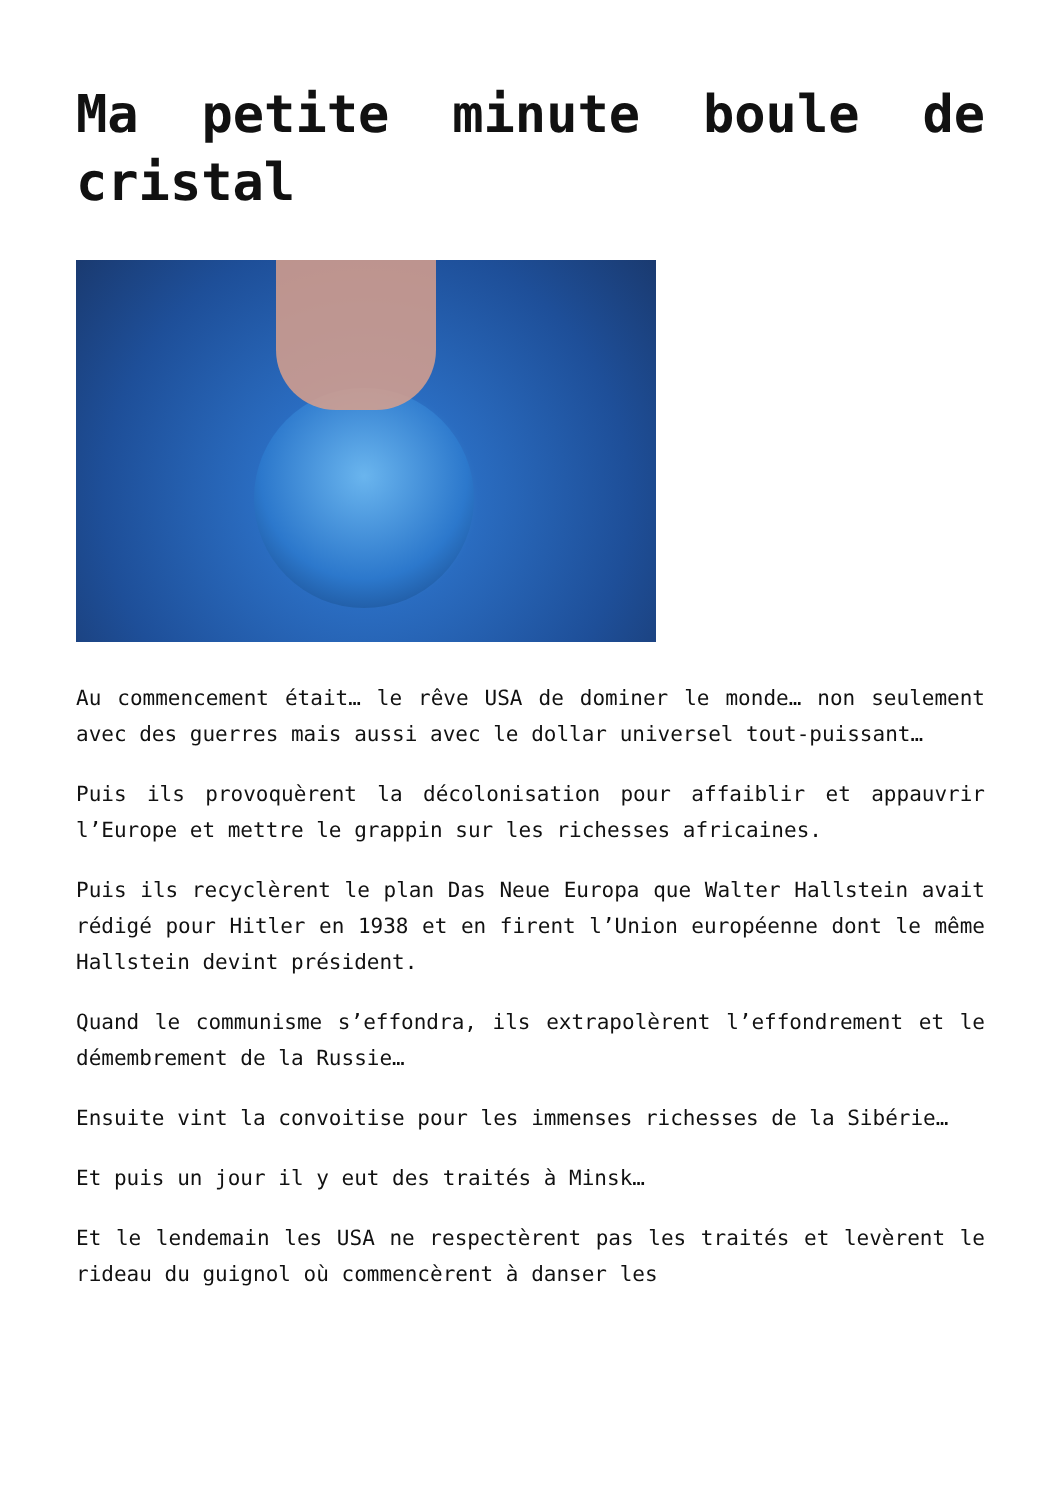Ma petite minute boule de cristal
Au commencement était… le rêve USA de dominer le monde… non seulement avec des guerres mais aussi avec le dollar universel tout-puissant…
Puis ils provoquèrent la décolonisation pour affaiblir et appauvrir l’Europe et mettre le grappin sur les richesses africaines.
Puis ils recyclèrent le plan Das Neue Europa que Walter Hallstein avait rédigé pour Hitler en 1938 et en firent l’Union européenne dont le même Hallstein devint président.
Quand le communisme s’effondra, ils extrapolèrent l’effondrement et le démembrement de la Russie…
Ensuite vint la convoitise pour les immenses richesses de la Sibérie…
Et puis un jour il y eut des traités à Minsk…
Et le lendemain les USA ne respectèrent pas les traités et levèrent le rideau du guignol où commencèrent à danser les